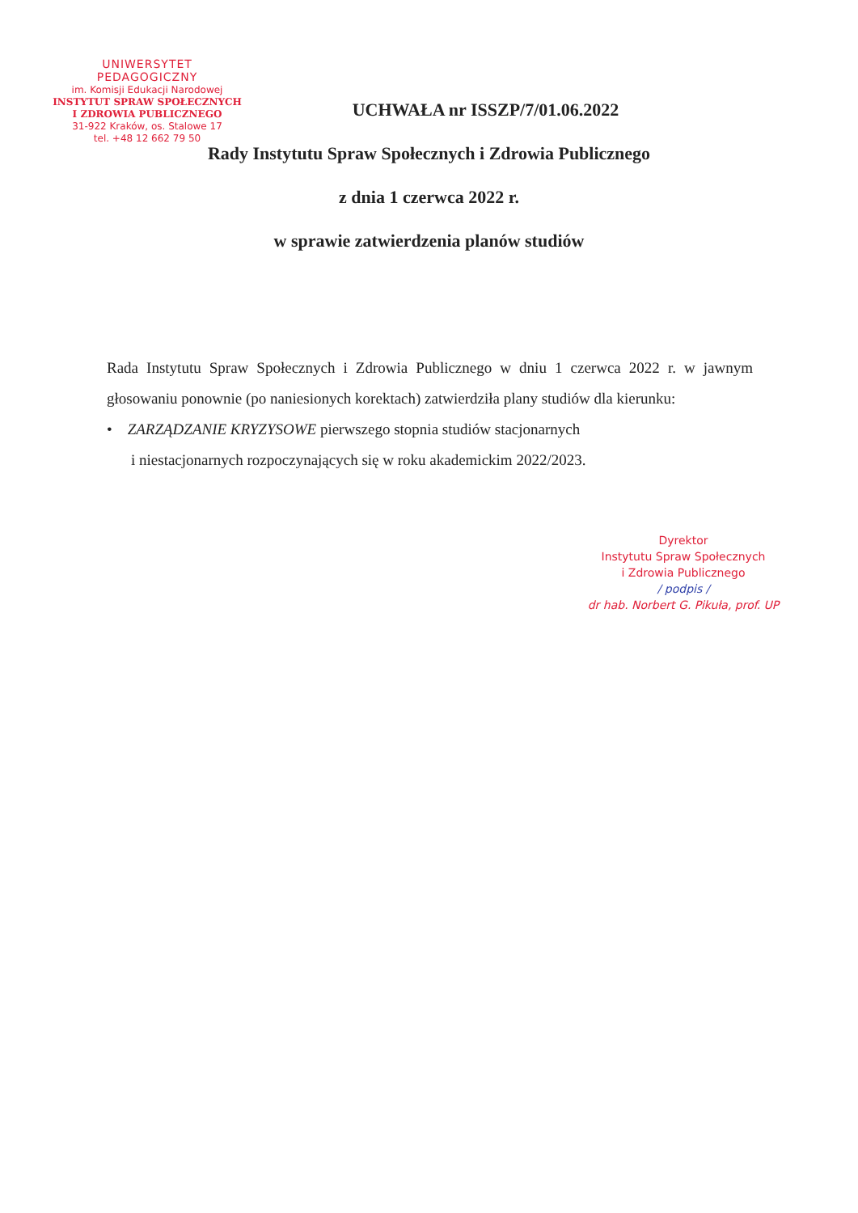UNIWERSYTET PEDAGOGICZNY
im. Komisji Edukacji Narodowej
INSTYTUT SPRAW SPOŁECZNYCH
I ZDROWIA PUBLICZNEGO
31-922 Kraków, os. Stalowe 17
tel. +48 12 662 79 50
UCHWAŁA nr ISSZP/7/01.06.2022
Rady Instytutu Spraw Społecznych i Zdrowia Publicznego
z dnia 1 czerwca 2022 r.
w sprawie zatwierdzenia planów studiów
Rada Instytutu Spraw Społecznych i Zdrowia Publicznego w dniu 1 czerwca 2022 r. w jawnym głosowaniu ponownie (po naniesionych korektach) zatwierdziła plany studiów dla kierunku:
• ZARZĄDZANIE KRYZYSOWE pierwszego stopnia studiów stacjonarnych
i niestacjonarnych rozpoczynających się w roku akademickim 2022/2023.
Dyrektor
Instytutu Spraw Społecznych
i Zdrowia Publicznego
/ podpis /
dr hab. Norbert G. Pikuła, prof. UP